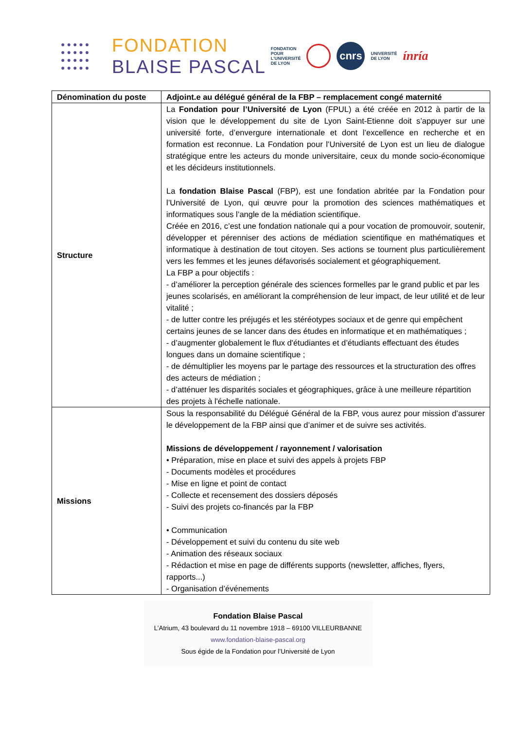●●●●● ●●●●● ●●●●● ●●●●●
FONDATION
BLAISE PASCAL
FONDATION
POUR
L'UNIVERSITÉ
DE LYON
cnrs
UNIVERSITÉ
DE LYON
ínría
| Dénomination du poste | Adjoint.e au délégué général de la FBP – remplacement congé maternité |
| --- | --- |
| Structure | La Fondation pour l’Université de Lyon (FPUL) a été créée en 2012 à partir de la vision que le développement du site de Lyon Saint-Etienne doit s’appuyer sur une université forte, d’envergure internationale et dont l’excellence en recherche et en formation est reconnue. La Fondation pour l’Université de Lyon est un lieu de dialogue stratégique entre les acteurs du monde universitaire, ceux du monde socio-économique et les décideurs institutionnels. La fondation Blaise Pascal (FBP), est une fondation abritée par la Fondation pour l’Université de Lyon, qui œuvre pour la promotion des sciences mathématiques et informatiques sous l’angle de la médiation scientifique. Créée en 2016, c’est une fondation nationale qui a pour vocation de promouvoir, soutenir, développer et pérenniser des actions de médiation scientifique en mathématiques et informatique à destination de tout citoyen. Ses actions se tournent plus particulièrement vers les femmes et les jeunes défavorisés socialement et géographiquement. La FBP a pour objectifs : - d’améliorer la perception générale des sciences formelles par le grand public et par les jeunes scolarisés, en améliorant la compréhension de leur impact, de leur utilité et de leur vitalité ; - de lutter contre les préjugés et les stéréotypes sociaux et de genre qui empêchent certains jeunes de se lancer dans des études en informatique et en mathématiques ; - d’augmenter globalement le flux d'étudiantes et d’étudiants effectuant des études longues dans un domaine scientifique ; - de démultiplier les moyens par le partage des ressources et la structuration des offres des acteurs de médiation ; - d’atténuer les disparités sociales et géographiques, grâce à une meilleure répartition des projets à l'échelle nationale. |
| Missions | Sous la responsabilité du Délégué Général de la FBP, vous aurez pour mission d’assurer le développement de la FBP ainsi que d’animer et de suivre ses activités. Missions de développement / rayonnement / valorisation • Préparation, mise en place et suivi des appels à projets FBP - Documents modèles et procédures - Mise en ligne et point de contact - Collecte et recensement des dossiers déposés - Suivi des projets co-financés par la FBP • Communication - Développement et suivi du contenu du site web - Animation des réseaux sociaux - Rédaction et mise en page de différents supports (newsletter, affiches, flyers, rapports...) - Organisation d’événements |
Fondation Blaise Pascal
L’Atrium, 43 boulevard du 11 novembre 1918 – 69100 VILLEURBANNE
www.fondation-blaise-pascal.org
Sous égide de la Fondation pour l’Université de Lyon